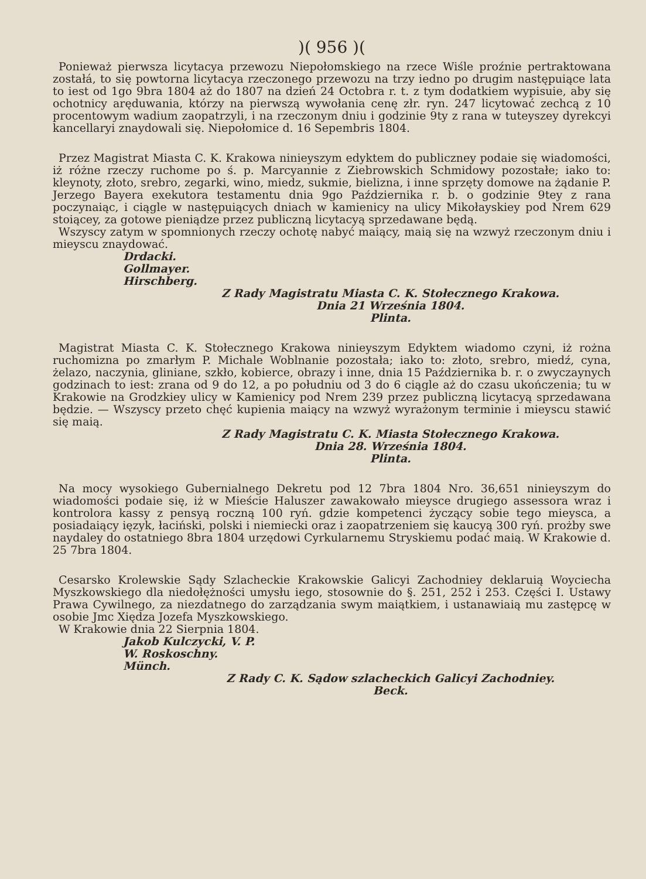)( 956 )(
Ponieważ pierwsza licytacya przewozu Niepołomskiego na rzece Wiśle proźnie pertraktowana zostałá, to się powtorna licytacya rzeczonego przewozu na trzy iedno po drugim następuiące lata to iest od 1go 9bra 1804 aż do 1807 na dzień 24 Octobra r. t. z tym dodatkiem wypisuie, aby się ochotnicy aręduwania, którzy na pierwszą wywołania cenę złr. ryn. 247 licytować zechcą z 10 procentowym wadium zaopatrzyli, i na rzeczonym dniu i godzinie 9ty z rana w tuteyszey dyrekcyi kancellaryi znaydowali się. Niepołomice d. 16 Sepembris 1804.
Przez Magistrat Miasta C. K. Krakowa ninieyszym edyktem do publiczney podaie się wiadomości, iż różne rzeczy ruchome po ś. p. Marcyannie z Ziebrowskich Schmidowy pozostałe; iako to: kleynoty, złoto, srebro, zegarki, wino, miedz, sukmie, bielizna, i inne sprzęty domowe na żądanie P. Jerzego Bayera exekutora testamentu dnia 9go Października r. b. o godzinie 9tey z rana poczynaiąc, i ciągle w następuiących dniach w kamienicy na ulicy Mikołayskiey pod Nrem 629 stoiącey, za gotowe pieniądze przez publiczną licytacyą sprzedawane będą.
Wszyscy zatym w spomnionych rzeczy ochotę nabyć maiący, maią się na wzwyż rzeczonym dniu i mieyscu znaydować.
Drdacki.
Gollmayer.
Hirschberg.
Z Rady Magistratu Miasta C. K. Stołecznego Krakowa.
Dnia 21 Września 1804.
Plinta.
Magistrat Miasta C. K. Stołecznego Krakowa ninieyszym Edyktem wiadomo czyni, iż rożna ruchomizna po zmarłym P. Michale Woblnanie pozostała; iako to: złoto, srebro, miedź, cyna, żelazo, naczynia, gliniane, szkło, kobierce, obrazy i inne, dnia 15 Października b. r. o zwyczaynych godzinach to iest: zrana od 9 do 12, a po południu od 3 do 6 ciągle aż do czasu ukończenia; tu w Krakowie na Grodzkiey ulicy w Kamienicy pod Nrem 239 przez publiczną licytacyą sprzedawana będzie. — Wszyscy przeto chęć kupienia maiący na wzwyż wyrażonym terminie i mieyscu stawić się maią.
Z Rady Magistratu C. K. Miasta Stołecznego Krakowa.
Dnia 28. Września 1804.
Plinta.
Na mocy wysokiego Gubernialnego Dekretu pod 12 7bra 1804 Nro. 36,651 ninieyszym do wiadomości podaie się, iż w Mieście Haluszer zawakowało mieysce drugiego assessora wraz i kontrolora kassy z pensyą roczną 100 ryń. gdzie kompetenci życzący sobie tego mieysca, a posiadaiący ięzyk, łaciński, polski i niemiecki oraz i zaopatrzeniem się kaucyą 300 ryń. prożby swe naydaley do ostatniego 8bra 1804 urzędowi Cyrkularnemu Stryskiemu podać maią. W Krakowie d. 25 7bra 1804.
Cesarsko Krolewskie Sądy Szlacheckie Krakowskie Galicyi Zachodniey deklaruią Woyciecha Myszkowskiego dla niedołężności umysłu iego, stosownie do §. 251, 252 i 253. Części I. Ustawy Prawa Cywilnego, za niezdatnego do zarządzania swym maiątkiem, i ustanawiaią mu zastępcę w osobie Jmc Xiędza Jozefa Myszkowskiego.
W Krakowie dnia 22 Sierpnia 1804.
Jakob Kulczycki, V. P.
W. Roskoschny.
Münch.
Z Rady C. K. Sądow szlacheckich Galicyi Zachodniey.
Beck.